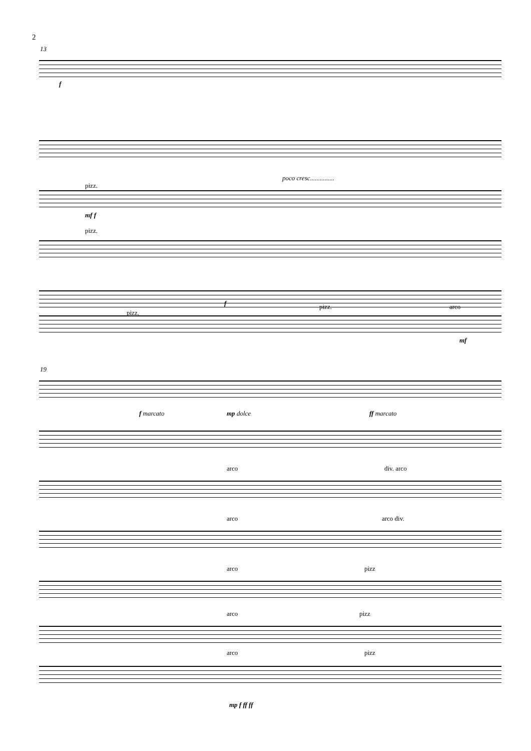2
13
f
pizz.
mf f
pizz.
poco cresc...............
f pizz. arco
pizz.
mf
19
f marcato mp dolce ff marcato
arco div. arco
arco arco div.
arco pizz
arco pizz
arco pizz
mp f ff ff